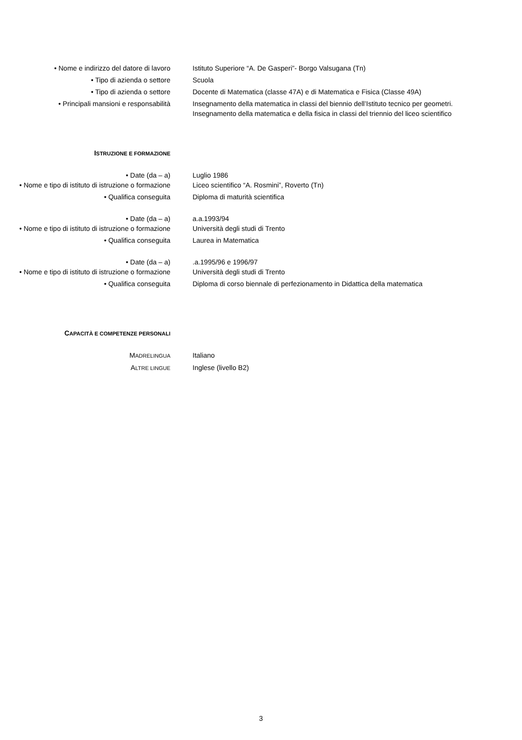• Nome e indirizzo del datore di lavoro Istituto Superiore “A. De Gasperi”- Borgo Valsugana (Tn)
• Tipo di azienda o settore Scuola
• Tipo di azienda o settore Docente di Matematica (classe 47A) e di Matematica e Fisica (Classe 49A)
• Principali mansioni e responsabilità Insegnamento della matematica in classi del biennio dell’Istituto tecnico per geometri. Insegnamento della matematica e della fisica in classi del triennio del liceo scientifico
ISTRUZIONE E FORMAZIONE
• Date (da – a) Luglio 1986
• Nome e tipo di istituto di istruzione o formazione
Liceo scientifico “A. Rosmini”, Roverto (Tn)
• Qualifica conseguita Diploma di maturità scientifica
• Date (da – a) a.a.1993/94
• Nome e tipo di istituto di istruzione o formazione
Università degli studi di Trento
• Qualifica conseguita Laurea in Matematica
• Date (da – a) .a.1995/96 e 1996/97
• Nome e tipo di istituto di istruzione o formazione
Università degli studi di Trento
• Qualifica conseguita Diploma di corso biennale di perfezionamento in Didattica della matematica
CAPACITÀ E COMPETENZE PERSONALI
MADRELINGUA
Italiano
ALTRE LINGUE
Inglese (livello B2)
3